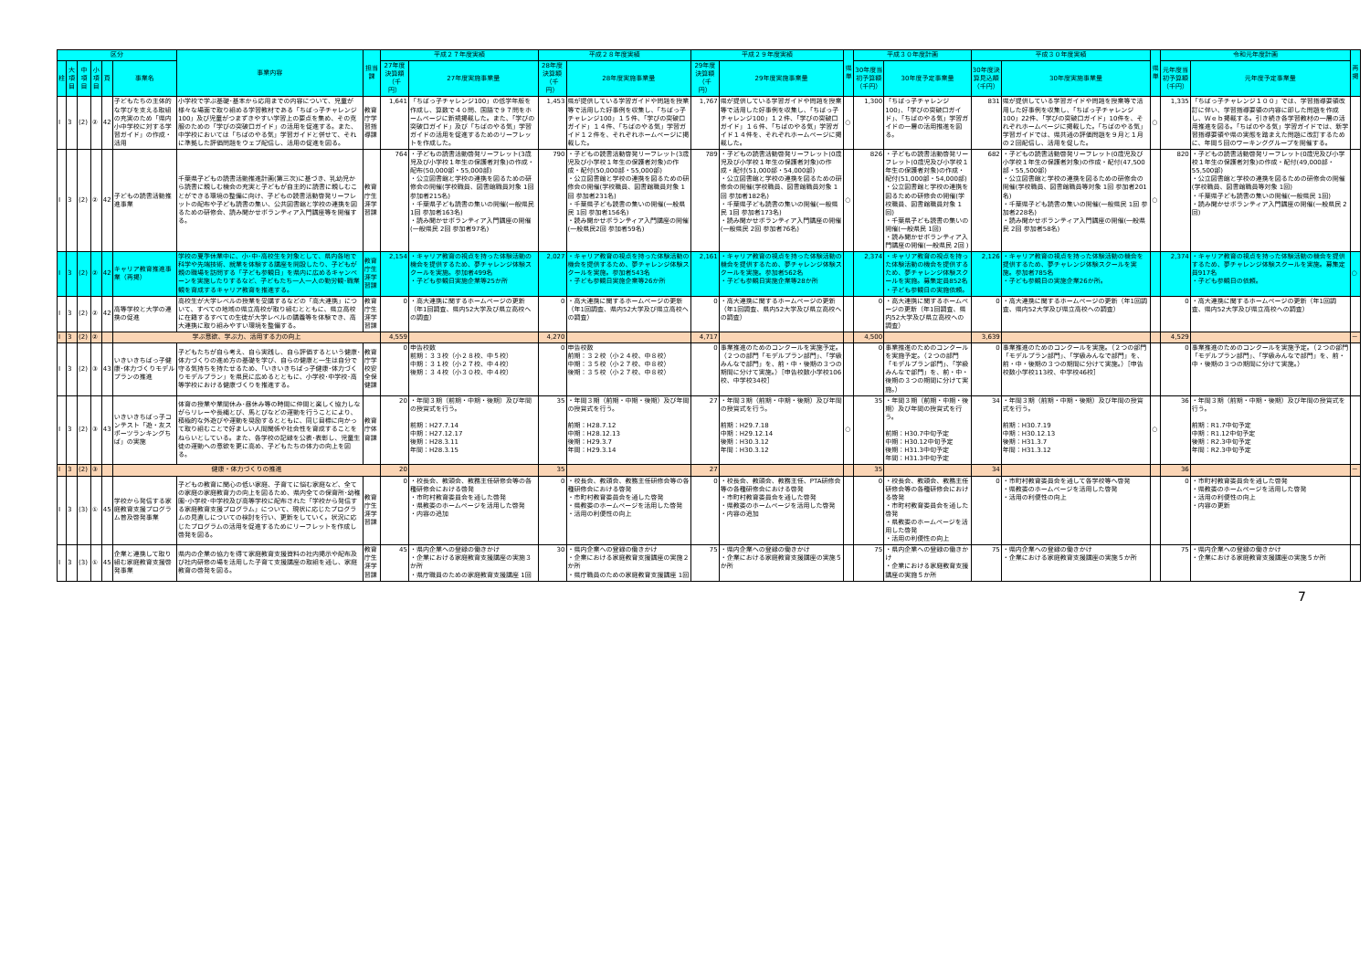| 区分 | | | | | | 事業内容 | 担当課 | 平成２７年度実績 | | 平成２８年度実績 | | 平成２９年度実績 | | 県単 | 平成３０年度計画 | | 平成３０年度実績 | | 県単 | 令和元年度計画 | | 再掲 |
| --- | --- | --- | --- | --- | --- | --- | --- | --- | --- | --- | --- | --- | --- | --- | --- | --- | --- | --- | --- | --- | --- | --- |
| 柱 | 大項目 | 中項目 | 小項目 | 頁 | 事業名 | | | 27年度決算額（千円） | 27年度実施事業量 | 28年度決算額（千円） | 28年度実施事業量 | 29年度決算額（千円） | 29年度実施事業量 | | 30年度当初予算額（千円） | 30年度予定事業量 | 30年度決算見込額（千円） | 30年度実施事業量 | | 元年度当初予算額（千円） | 元年度予定事業量 | |
| I | 3 | (2) | ② | 42 | 子どもたちの主体的な学びを支える取組の充実のため「県内小中学校に対する学習ガイド」の作成・活用 | 小学校で学ぶ基礎･基本から応用までの内容について、児童が様々な場面で取り組める学習教材である「ちばっ子チャレンジ100」及び児童がつまずきやすい学習上の要点を集め、その克服のための「学びの突破口ガイド」の活用を促進する。また、中学校においては「ちばのやる気」学習ガイドと併せて、それに準拠した評価問題をウェブ配信し、活用の促進を図る。 | 教育庁学習指導課 | 1,641 | 「ちばっ子チャレンジ100」の低学年版を作成し、算数で４０問、国語で９７問をホームページに新規掲載した。また、「学びの突破口ガイド」及び「ちばのやる気」学習ガイドの活用を促進するためのリーフレットを作成した。 | 1,453 | 県が提供している学習ガイドや問題を授業等で活用した好事例を収集し、「ちばっ子チャレンジ100」１５件、「学びの突破口ガイド」１４件、「ちばのやる気」学習ガイド１２件を、それぞれホームページに掲載した。 | 1,767 | 県が提供している学習ガイドや問題を授業等で活用した好事例を収集し、「ちばっ子チャレンジ100」１２件、「学びの突破口ガイド」１６件、「ちばのやる気」学習ガイド１４件を、それぞれホームページに掲載した。 | ○ | 1,300 | 「ちばっ子チャレンジ100」、「学びの突破口ガイド」、「ちばのやる気」学習ガイドの一層の活用推進を図る。 | 831 | 県が提供している学習ガイドや問題を授業等で活用した好事例を収集し、「ちばっ子チャレンジ100」22件、「学びの突破口ガイド」10件を、それぞれホームページに掲載した。「ちばのやる気」学習ガイドでは、県共通の評価問題を９月と１月の２回配信し、活用を促した。 | ○ | 1,335 | 「ちばっ子チャレンジ１００」では、学習指導要領改訂に伴い、学習指導要領の内容に即した問題を作成し、Ｗｅｂ掲載する。引き続き各学習教材の一層の活用推進を図る。「ちばのやる気」学習ガイドでは、新学習指導要領や県の実態を踏まえた問題に改訂するために、年間５回のワーキンググループを開催する。 | |
| I | 3 | (2) | ② | 42 | 子どもの読書活動推進事業 | 千葉県子どもの読書活動推進計画(第三次)に基づき、乳幼児から読書に親しむ機会の充実と子どもが自主的に読書に親しむことができる環境の整備に向け、子どもの読書活動啓発リーフレットの配布や子ども読書の集い、公共図書館と学校の連携を図るための研修会、読み聞かせボランティア入門講座等を開催する。 | 教育庁生涯学習課 | 764 | ・子どもの読書活動啓発リーフレット(3歳児及び小学校１年生の保護者対象)の作成・配布(50,000部・55,000部) ・公立図書館と学校の連携を図るための研修会の開催(学校職員、図書館職員対象 1回 参加者215名) ・千葉県子ども読書の集いの開催(一般県民 1回 参加者163名) ・読み聞かせボランティア入門講座の開催(一般県民 2回 参加者97名) | 790 | ・子どもの読書活動啓発リーフレット(3歳児及び小学校１年生の保護者対象)の作成・配付(50,000部・55,000部) ・公立図書館と学校の連携を図るための研修会の開催(学校職員、図書館職員対象 1回 参加者231名) ・千葉県子ども読書の集いの開催(一般県民 1回 参加者156名) ・読み聞かせボランティア入門講座の開催(一般県民2回 参加者59名) | 789 | ・子どもの読書活動啓発リーフレット(0歳児及び小学校１年生の保護者対象)の作成・配付(51,000部・54,000部) ・公立図書館と学校の連携を図るための研修会の開催(学校職員、図書館職員対象 1回 参加者182名) ・千葉県子ども読書の集いの開催(一般県民 1回 参加者173名) ・読み聞かせボランティア入門講座の開催(一般県民 2回 参加者76名) | ○ | 826 | ・子どもの読書活動啓発リーフレット(0歳児及び小学校１年生の保護者対象)の作成・配付(51,000部・54,000部) ・公立図書館と学校の連携を図るための研修会の開催(学校職員、図書館職員対象 1回) ・千葉県子ども読書の集いの開催(一般県民 1回) ・読み聞かせボランティア入門講座の開催(一般県民 2回 ) | 682 | ・子どもの読書活動啓発リーフレット(0歳児及び小学校１年生の保護者対象)の作成・配付(47,500部・55,500部) ・公立図書館と学校の連携を図るための研修会の開催(学校職員、図書館職員等対象 1回 参加者201名) ・千葉県子ども読書の集いの開催(一般県民 1回 参加者228名) ・読み聞かせボランティア入門講座の開催(一般県民 2回 参加者58名) | ○ | 820 | ・子どもの読書活動啓発リーフレット(0歳児及び小学校１年生の保護者対象)の作成・配付(49,000部・55,500部) ・公立図書館と学校の連携を図るための研修会の開催(学校職員、図書館職員等対象 1回) ・千葉県子ども読書の集いの開催(一般県民 1回) ・読み聞かせボランティア入門講座の開催(一般県民 2回) | |
| I | 3 | (2) | ② | 42 | キャリア教育推進事業（再掲） | 学校の夏季休業中に、小･中･高校生を対象として、県内各地で科学や先端技術、就業を体験する講座を開設したり、子どもが親の職場を訪問する「子ども参観日」を県内に広めるキャンペーンを実施したりするなど、子どもたち一人一人の勤労観･職業観を育成するキャリア教育を推進する。 | 教育庁生涯学習課 | 2,154 | ・キャリア教育の視点を持った体験活動の機会を提供するため、夢チャレンジ体験スクールを実施。参加者499名 ・子ども参観日実施企業等25か所 | 2,027 | ・キャリア教育の視点を持った体験活動の機会を提供するため、夢チャレンジ体験スクールを実施。参加者543名 ・子ども参観日実施企業等26か所 | 2,161 | ・キャリア教育の視点を持った体験活動の機会を提供するため、夢チャレンジ体験スクールを実施。参加者562名 ・子ども参観日実施企業等28か所 | | 2,374 | ・キャリア教育の視点を持った体験活動の機会を提供するため、夢チャレンジ体験スクールを実施。募集定員852名 ・子ども参観日の実施依頼。 | 2,126 | ・キャリア教育の視点を持った体験活動の機会を提供するため、夢チャレンジ体験スクールを実施。参加者785名 ・子ども参観日の実施企業26か所。 | | 2,374 | ・キャリア教育の視点を持った体験活動の機会を提供するため、夢チャレンジ体験スクールを実施。募集定員917名 ・子ども参観日の依頼。 | ○ |
| I | 3 | (2) | ② | 42 | 高等学校と大学の連携の促進 | 高校生が大学レベルの授業を受講するなどの「高大連携」について、すべての地域の県立高校が取り組むとともに、県立高校に在籍するすべての生徒が大学レベルの講義等を体験でき、高大連携に取り組みやすい環境を整備する。 | 教育庁生涯学習課 | 0 | ・高大連携に関するホームページの更新（年1回調査、県内52大学及び県立高校への調査） | 0 | ・高大連携に関するホームページの更新（年1回調査、県内52大学及び県立高校への調査） | 0 | ・高大連携に関するホームページの更新（年1回調査、県内52大学及び県立高校への調査） | | 0 | ・高大連携に関するホームページの更新（年1回調査、県内52大学及び県立高校への調査） | 0 | ・高大連携に関するホームページの更新（年1回調査、県内52大学及び県立高校への調査） | | 0 | ・高大連携に関するホームページの更新（年1回調査、県内52大学及び県立高校への調査） | |
| I | 3 | (2) | ② | | 学ぶ意欲、学ぶ力、活用する力の向上 | | | 4,559 | | 4,270 | | 4,717 | | | 4,500 | | 3,639 | | | 4,529 | | － |
| I | 3 | (2) | ③ | 43 | いきいきちばっ子健康･体力づくりモデルプランの推進 | 子どもたちが自ら考え、自ら実践し、自ら評価するという健康･体力づくりの進め方の基礎を学び、自らの健康と一生は自分で守る気持ちを持たせるため、「いきいきちばっ子健康･体力づくりモデルプラン」を県民に広めるとともに、小学校･中学校･高等学校における健康づくりを推進する。 | 教育庁学校安全保健課 | 0 | 申告校数 前期：３３校（小２８校、中５校） 中期：３１校（小２７校、中４校） 後期：３４校（小３０校、中４校） | 0 | 申告校数 前期：３２校（小２４校、中８校） 中期：３５校（小２７校、中８校） 後期：３５校（小２７校、中８校） | 0 | 事業推進のためのコンクールを実施予定。（２つの部門「モデルプラン部門」、「学級みんなで部門」を、前・中・後期の３つの期間に分けて実施。）［申告校数小学校106校、中学校34校］ | | 0 | 事業推進のためのコンクールを実施予定。（２つの部門「モデルプラン部門」、「学級みんなで部門」を、前・中・後期の３つの期間に分けて実施。） | 0 | 事業推進のためのコンクールを実施。（２つの部門「モデルプラン部門」、「学級みんなで部門」を、前・中・後期の３つの期間に分けて実施。）［申告校数小学校113校、中学校46校］ | | 0 | 事業推進のためのコンクールを実施予定。（２つの部門「モデルプラン部門」、「学級みんなで部門」を、前・中・後期の３つの期間に分けて実施。） | |
| I | 3 | (2) | ③ | 43 | いきいきちばっ子コンテスト「遊・友スポーツランキングちば」の実施 | 体育の授業や業間休み･昼休み等の時間に仲間と楽しく協力しながらリレーや長縄とび、馬とびなどの運動を行うことにより、積極的な外遊びや運動を奨励するとともに、同じ目標に向かって取り組むことで好ましい人間関係や社会性を育成することをねらいとしている。また、各学校の記録を公表･表彰し、児童生徒の運動への意欲を更に高め、子どもたちの体力の向上を図る。 | 教育庁体育課 | 20 | ・年間３期（前期・中期・後期）及び年間の授賞式を行う。 前期：H27.7.14 中期：H27.12.17 後期：H28.3.11 年間：H28.3.15 | 35 | ・年間３期（前期・中期・後期）及び年間の授賞式を行う。 前期：H28.7.12 中期：H28.12.13 後期：H29.3.7 年間：H29.3.14 | 27 | ・年間３期（前期・中期・後期）及び年間の授賞式を行う。 前期：H29.7.18 中期：H29.12.14 後期：H30.3.12 年間：H30.3.12 | ○ | 35 | ・年間３期（前期・中期・後期）及び年間の授賞式を行う。 前期：H30.7中旬予定 中期：H30.12中旬予定 後期：H31.3中旬予定 年間：H31.3中旬予定 | 34 | ・年間３期（前期・中期・後期）及び年間の授賞式を行う。 前期：H30.7.19 中期：H30.12.13 後期：H31.3.7 年間：H31.3.12 | ○ | 36 | ・年間３期（前期・中期・後期）及び年間の授賞式を行う。 前期：R1.7中旬予定 中期：R1.12中旬予定 後期：R2.3中旬予定 年間：R2.3中旬予定 | |
| I | 3 | (2) | ③ | | 健康・体力づくりの推進 | | | 20 | | 35 | | 27 | | | 35 | | 34 | | | 36 | | － |
| I | 3 | (3) | ① | 45 | 学校から発信する家庭教育支援プログラム普及啓発事業 | 子どもの教育に関心の低い家庭、子育てに悩む家庭など、全ての家庭の家庭教育力の向上を図るため、県内全ての保育所･幼稚園･小学校･中学校及び高等学校に配布された「学校から発信する家庭教育支援プログラム」について、現状に応じたプログラムの見直しについての検討を行い、更新をしていく。状況に応じたプログラムの活用を促進するためにリーフレットを作成し啓発を図る。 | 教育庁生涯学習課 | 0 | ・校長会、教頭会、教務主任研修会等の各種研修会における啓発 ・市町村教育委員会を通した啓発 ・県教委のホームページを活用した啓発 ・内容の追加 | 0 | ・校長会、教頭会、教務主任研修会等の各種研修会における啓発 ・市町村教育委員会を通した啓発 ・県教委のホームページを活用した啓発 ・活用の利便性の向上 | 0 | ・校長会、教頭会、教務主任、PTA研修会等の各種研修会における啓発 ・市町村教育委員会を通した啓発 ・県教委のホームページを活用した啓発 ・内容の追加 | | 0 | ・校長会、教頭会、教務主任研修会等の各種研修会における啓発 ・市町村教育委員会を通した啓発 ・県教委のホームページを活用した啓発 ・活用の利便性の向上 | 0 | ・市町村教育委員会を通して各学校等へ啓発 ・県教委のホームページを活用した啓発 ・活用の利便性の向上 | | 0 | ・市町村教育委員会を通した啓発 ・県教委のホームページを活用した啓発 ・活用の利便性の向上 ・内容の更新 | |
| I | 3 | (3) | ① | 45 | 企業と連携して取り組む家庭教育支援啓発事業 | 県内の企業の協力を得て家庭教育支援資料の社内掲示や配布及び社内研修の場を活用した子育て支援講座の取組を通し、家庭教育の啓発を図る。 | 教育庁生涯学習課 | 45 | ・県内企業への登録の働きかけ ・企業における家庭教育支援講座の実施３か所 ・県庁職員のための家庭教育支援講座 1回 | 30 | ・県内企業への登録の働きかけ ・企業における家庭教育支援講座の実施２か所 ・県庁職員のための家庭教育支援講座 1回 | 75 | ・県内企業への登録の働きかけ ・企業における家庭教育支援講座の実施５か所 | | 75 | ・県内企業への登録の働きかけ ・企業における家庭教育支援講座の実施５か所 | 75 | ・県内企業への登録の働きかけ ・企業における家庭教育支援講座の実施５か所 | | 75 | ・県内企業への登録の働きかけ ・企業における家庭教育支援講座の実施５か所 | |
7